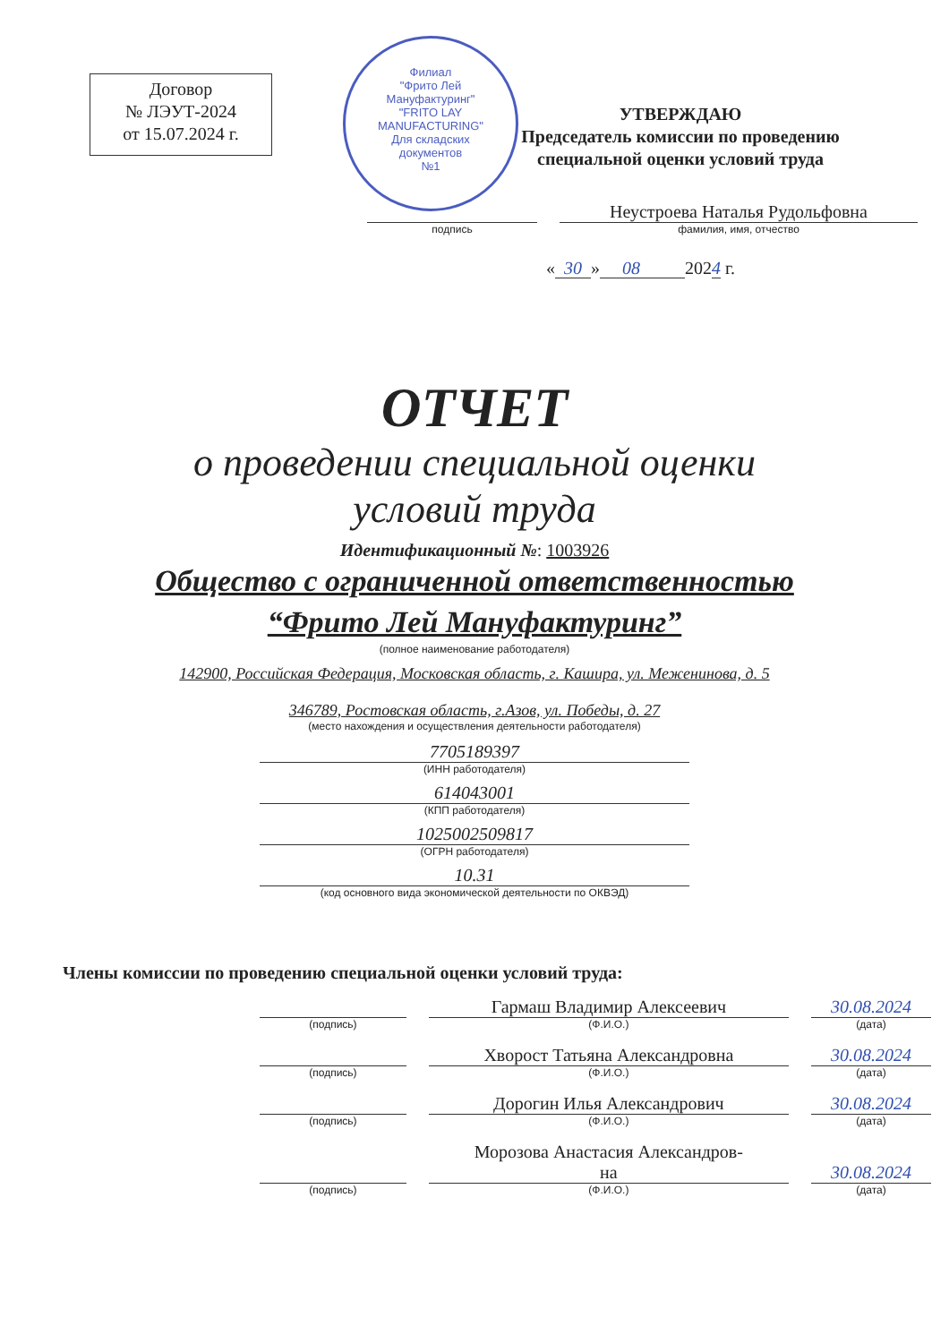Договор
№ ЛЭУТ-2024
от 15.07.2024 г.
Филиал
"Фрито Лей
Мануфактуринг"
"FRITO LAY
MANUFACTURING"
Для складских
документов
№1
УТВЕРЖДАЮ
Председатель комиссии по проведению
специальной оценки условий труда
подпись
Неустроева Наталья Рудольфовна
фамилия, имя, отчество
« 30 » 08 2024 г.
ОТЧЕТ
о проведении специальной оценки
условий труда
Идентификационный №: 1003926
Общество с ограниченной ответственностью
“Фрито Лей Мануфактуринг”
(полное наименование работодателя)
142900, Российская Федерация, Московская область, г. Кашира, ул. Меженинова, д. 5
346789, Ростовская область, г.Азов, ул. Победы, д. 27
(место нахождения и осуществления деятельности работодателя)
7705189397
(ИНН работодателя)
614043001
(КПП работодателя)
1025002509817
(ОГРН работодателя)
10.31
(код основного вида экономической деятельности по ОКВЭД)
Члены комиссии по проведению специальной оценки условий труда:
(подпись)
Гармаш Владимир Алексеевич
(Ф.И.О.)
30.08.2024
(дата)
(подпись)
Хворост Татьяна Александровна
(Ф.И.О.)
30.08.2024
(дата)
(подпись)
Дорогин Илья Александрович
(Ф.И.О.)
30.08.2024
(дата)
(подпись)
Морозова Анастасия Александров-
на
(Ф.И.О.)
30.08.2024
(дата)